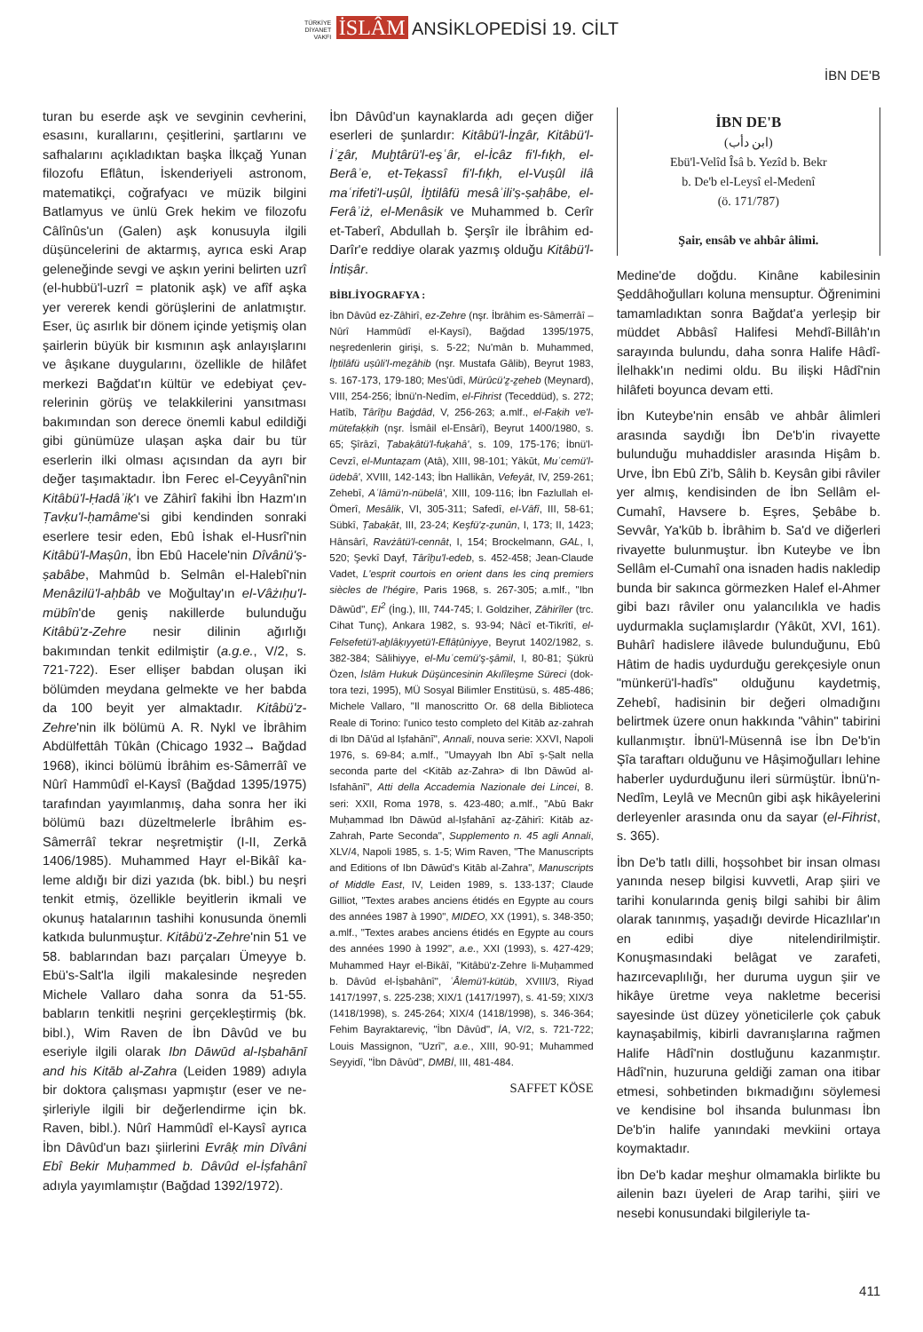TÜRKİYE
DİYANET
VAKFI İSLÂM ANSİKLOPEDİSİ 19. CİLT
İBN DE'B
turan bu eserde aşk ve sevginin cevheri­ni, esasını, kurallarını, çeşitlerini, şartla­rını ve safhalarını açıkladıktan başka İlk­çağ Yunan filozofu Eflâtun, İskenderiyeli astronom, matematikçi, coğrafyacı ve müzik bilgini Batlamyus ve ünlü Grek he­kim ve filozofu Câlînûs'un (Galen) aşk ko­nusuyla ilgili düşüncelerini de aktarmış, ayrıca eski Arap geleneğinde sevgi ve aş­kın yerini belirten uzrî (el-hubbü'l-uzrî = platonik aşk) ve afîf aşka yer vererek ken­di görüşlerini de anlatmıştır. Eser, üç asır­lık bir dönem içinde yetişmiş olan şairle­rin büyük bir kısmının aşk anlayışlarını ve âşıkane duygularını, özellikle de hilâfet merkezi Bağdat'ın kültür ve edebiyat çev­relerinin görüş ve telakkilerini yansıtma­sı bakımından son derece önemli kabul edildiği gibi günümüze ulaşan aşka dair bu tür eserlerin ilki olması açısından da ayrı bir değer taşımaktadır. İbn Ferec el-Ceyyânî'nin Kitâbü'l-Ḥadâʾiḳ'ı ve Zâhirî fakihi İbn Hazm'ın Ṭavḳu'l-ḥamâme'si gibi kendinden sonraki eserlere tesir eden, Ebû İshak el-Husrî'nin Kitâbü'l-Maṣûn, İbn Ebû Hacele'nin Dîvânü'ṣ-ṣabâbe, Mahmûd b. Selmân el-Halebî'nin Menâzilü'l-aḥbâb ve Moğultay'ın el-Vâżıḥu'l-mübîn'de geniş nakillerde bu­lunduğu Kitâbü'z-Zehre nesir dilinin ağırlığı bakımından tenkit edilmiştir (a.g.e., V/2, s. 721-722). Eser ellişer bab­dan oluşan iki bölümden meydana gel­mekte ve her babda da 100 beyit yer al­maktadır. Kitâbü'z-Zehre'nin ilk bölümü A. R. Nykl ve İbrâhim Abdülfettâh Tûkân (Chicago 1932→ Bağdad 1968), ikinci bö­lümü İbrâhim es-Sâmerrâî ve Nûrî Ham­mûdî el-Kaysî (Bağdad 1395/1975) tara­fından yayımlanmış, daha sonra her iki bölümü bazı düzeltmelerle İbrâhim es-Sâmerrâî tekrar neşretmiştir (I-II, Zerkā 1406/1985). Muhammed Hayr el-Bikâî ka­leme aldığı bir dizi yazıda (bk. bibl.) bu neşri tenkit etmiş, özellikle beyitlerin ik­mali ve okunuş hatalarının tashihi konu­sunda önemli katkıda bulunmuştur. Ki­tâbü'z-Zehre'nin 51 ve 58. bablarından bazı parçaları Ümeyye b. Ebü's-Salt'la il­gili makalesinde neşreden Michele Valla­ro daha sonra da 51-55. babların tenkitli neşrini gerçekleştirmiş (bk. bibl.), Wim Raven de İbn Dâvûd ve bu eseriyle ilgili olarak Ibn Dāwūd al-Iṣbahānī and his Kitāb al-Zahra (Leiden 1989) adıyla bir doktora çalışması yapmıştır (eser ve ne­şirleriyle ilgili bir değerlendirme için bk. Raven, bibl.). Nûrî Hammûdî el-Kaysî ay­rıca İbn Dâvûd'un bazı şiirlerini Evrâḳ min Dîvâni Ebî Bekir Muḥammed b. Dâvûd el-İṣfahânî adıyla yayımlamıştır (Bağdad 1392/1972).
İbn Dâvûd'un kaynaklarda adı geçen di­ğer eserleri de şunlardır: Kitâbü'l-İnẕâr, Kitâbü'l-İʿẕâr, Muḫtârü'l-eşʿâr, el-İcâz fi'l-fıḳh, el-Berâʾe, et-Teḳassî fi'l-fıḳh, el-Vuṣûl ilâ maʿrifeti'l-uṣûl, İḫtilâfü mesâʾili'ṣ-ṣaḥâbe, el-Ferâʾiż, el-Menâ­sik ve Muhammed b. Cerîr et-Taberî, Ab­dullah b. Şerşîr ile İbrâhim ed-Darîr'e red­diye olarak yazmış olduğu Kitâbü'l-İnti­ṣâr.
BİBLİYOGRAFYA :
İbn Dâvûd ez-Zâhirî, ez-Zehre (nşr. İbrâhim es-Sâmerrâî – Nûrî Hammûdî el-Kaysî), Bağdad 1395/1975, neşredenlerin girişi, s. 5-22; Nu'mân b. Muhammed, İḫtilâfü uṣûli'l-meẕâhib (nşr. Mustafa Gālib), Beyrut 1983, s. 167-173, 179-180; Mes'ûdî, Mürûcü'ẕ-ẕeheb (Meynard), VIII, 254-256; İbnü'n-Nedîm, el-Fihrist (Teced­düd), s. 272; Hatîb, Târîḫu Baġdâd, V, 256-263; a.mlf., el-Faḳih ve'l-mütefaḳḳih (nşr. İsmâil el-Ensârî), Beyrut 1400/1980, s. 65; Şîrâzî, Ṭaba­ḳâtü'l-fuḳahâ', s. 109, 175-176; İbnü'l-Cevzî, el-Muntaẓam (Atâ), XIII, 98-101; Yâkūt, Muʿce­mü'l-üdebâ', XVIII, 142-143; İbn Hallikân, Vefe­yât, IV, 259-261; Zehebî, Aʿlâmü'n-nübelâ', XIII, 109-116; İbn Fazlullah el-Ömerî, Mesâlik, VI, 305-311; Safedî, el-Vâfî, III, 58-61; Sübkî, Ṭa­baḳāt, III, 23-24; Keşfü'ẓ-ẓunûn, I, 173; II, 1423; Hânsârî, Ravżâtü'l-cennât, I, 154; Brockelmann, GAL, I, 520; Şevkî Dayf, Târîḫu'l-edeb, s. 452-458; Jean-Claude Vadet, L'esprit courtois en orient dans les cinq premiers siècles de l'hégire, Paris 1968, s. 267-305; a.mlf., "Ibn Dāwūd", EI<sup>2</sup> (İng.), III, 744-745; I. Goldziher, Zâhirîler (trc. Cihat Tunç), Ankara 1982, s. 93-94; Nâcî et-Tik­rîtî, el-Felsefetü'l-aḫlâḳıyyetü'l-Eflâṭûniyye, Beyrut 1402/1982, s. 382-384; Sâlihiyye, el-Muʿcemü'ş-şâmil, I, 80-81; Şükrü Özen, İslâm Hukuk Düşüncesinin Akılîleşme Süreci (dok­tora tezi, 1995), MÜ Sosyal Bilimler Enstitüsü, s. 485-486; Michele Vallaro, "Il manoscritto Or. 68 della Biblioteca Reale di Torino: l'unico tes­to completo del Kitāb az-zahrah di Ibn Dā'ūd al Iṣfahānī", Annali, nouva serie: XXVI, Napoli 1976, s. 69-84; a.mlf., "Umayyah Ibn Abī ṣ-Ṣalt nella seconda parte del <Kitāb az-Zahra> di Ibn Dāwūd al-Isfahānī", Atti della Accademia Na­zionale dei Lincei, 8. seri: XXII, Roma 1978, s. 423-480; a.mlf., "Abū Bakr Muḥammad Ibn Dāwūd al-Iṣfahānī aẓ-Ẓāhirī: Kitāb az-Zahrah, Parte Seconda", Supplemento n. 45 agli Anna­li, XLV/4, Napoli 1985, s. 1-5; Wim Raven, "The Manuscripts and Editions of Ibn Dāwūd's Kitāb al-Zahra", Manuscripts of Middle East, IV, Lei­den 1989, s. 133-137; Claude Gilliot, "Textes arabes anciens étidés en Egypte au cours des années 1987 à 1990", MIDEO, XX (1991), s. 348-350; a.mlf., "Textes arabes anciens étidés en Egypte au cours des années 1990 à 1992", a.e., XXI (1993), s. 427-429; Muhammed Hayr el-Bikâî, "Kitâbü'z-Zehre li-Muḥammed b. Dâ­vûd el-İṣbahânî", ʿÂlemü'l-kütüb, XVIII/3, Ri­yad 1417/1997, s. 225-238; XIX/1 (1417/1997), s. 41-59; XIX/3 (1418/1998), s. 245-264; XIX/4 (1418/1998), s. 346-364; Fehim Bayraktareviç, "İbn Dâvûd", İA, V/2, s. 721-722; Louis Massig­non, "Uzrî", a.e., XIII, 90-91; Muhammed Sey­yidî, "İbn Dâvûd", DMBİ, III, 481-484.
SAFFET KÖSE
İBN DE'B
(ابن دأب)
Ebü'l-Velîd Îsâ b. Yezîd b. Bekr
b. De'b el-Leysî el-Medenî
(ö. 171/787)
Şair, ensâb ve ahbâr âlimi.
Medine'de doğdu. Kinâne kabilesinin Şeddâhoğulları koluna mensuptur. Öğ­renimini tamamladıktan sonra Bağdat'a yerleşip bir müddet Abbâsî Halifesi Meh­dî-Billâh'ın sarayında bulundu, daha son­ra Halife Hâdî-İlelhakk'ın nedimi oldu. Bu ilişki Hâdî'nin hilâfeti boyunca devam etti.
İbn Kuteybe'nin ensâb ve ahbâr âlim­leri arasında saydığı İbn De'b'in rivayette bulunduğu muhaddisler arasında Hişâm b. Urve, İbn Ebû Zi'b, Sâlih b. Keysân gibi râviler yer almış, kendisinden de İbn Sel­lâm el-Cumahî, Havsere b. Eşres, Şebâbe b. Sevvâr, Ya'kūb b. İbrâhim b. Sa'd ve diğerleri rivayette bulunmuştur. İbn Ku­teybe ve İbn Sellâm el-Cumahî ona isna­den hadis nakledip bunda bir sakınca gör­mezken Halef el-Ahmer gibi bazı râviler onu yalancılıkla ve hadis uydurmakla suç­lamışlardır (Yâkūt, XVI, 161). Buhârî ha­dislere ilâvede bulunduğunu, Ebû Hâtim de hadis uydurduğu gerekçesiyle onun "münkerü'l-hadîs" olduğunu kaydetmiş, Zehebî, hadisinin bir değeri olmadığını belirtmek üzere onun hakkında "vâhin" tabirini kullanmıştır. İbnü'l-Müsennâ ise İbn De'b'in Şîa taraftarı olduğunu ve Hâ­şimoğulları lehine haberler uydurduğu­nu ileri sürmüştür. İbnü'n-Nedîm, Leylâ ve Mecnûn gibi aşk hikâyelerini derle­yenler arasında onu da sayar (el-Fihrist, s. 365).
İbn De'b tatlı dilli, hoşsohbet bir insan olması yanında nesep bilgisi kuvvetli, Arap şiiri ve tarihi konularında geniş bilgi sahi­bi bir âlim olarak tanınmış, yaşadığı de­virde Hicazlılar'ın en edibi diye nitelendi­rilmiştir. Konuşmasındaki belâgat ve za­rafeti, hazırcevaplılığı, her duruma uygun şiir ve hikâye üretme veya nakletme be­cerisi sayesinde üst düzey yöneticilerle çok çabuk kaynaşabilmiş, kibirli davranış­larına rağmen Halife Hâdî'nin dostluğunu kazanmıştır. Hâdî'nin, huzuruna geldiği zaman ona itibar etmesi, sohbetinden bıkmadığını söylemesi ve kendisine bol ihsanda bulunması İbn De'b'in halife ya­nındaki mevkiini ortaya koymaktadır.
İbn De'b kadar meşhur olmamakla bir­likte bu ailenin bazı üyeleri de Arap tarihi, şiiri ve nesebi konusundaki bilgileriyle ta-
411